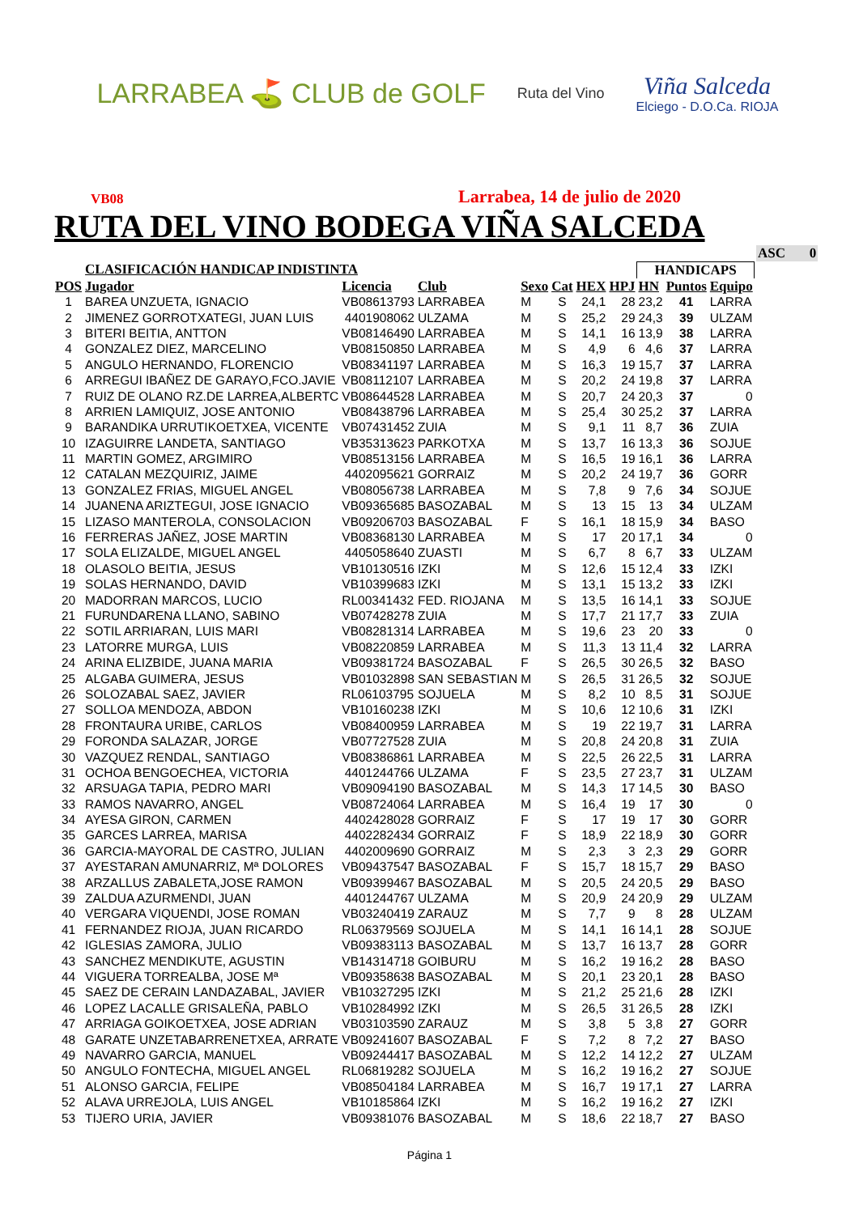LARRABEA ⛳ CLUB de GOLF
Ruta del Vino
Viña Salceda
Elciego - D.O.Ca. RIOJA
VB08 Larrabea, 14 de julio de 2020
RUTA DEL VINO BODEGA VIÑA SALCEDA
| | | | | | | | | | | | | ASC 0 |
| | CLASIFICACIÓN HANDICAP INDISTINTA | | | | | | | HANDICAPS | | | | |
| POS | Jugador | Licencia | Club | Sexo | Cat | HEX | HPJ | HN | Puntos | Equipo | | |
| 1 | BAREA UNZUETA, IGNACIO | VB08613793 | LARRABEA | M | S | 24,1 | 28 | 23,2 | 41 | LARRA | | |
| 2 | JIMENEZ GORROTXATEGI, JUAN LUIS | 4401908062 | ULZAMA | M | S | 25,2 | 29 | 24,3 | 39 | ULZAM | | |
| 3 | BITERI BEITIA, ANTTON | VB08146490 | LARRABEA | M | S | 14,1 | 16 | 13,9 | 38 | LARRA | | |
| 4 | GONZALEZ DIEZ, MARCELINO | VB08150850 | LARRABEA | M | S | 4,9 | 6 | 4,6 | 37 | LARRA | | |
| 5 | ANGULO HERNANDO, FLORENCIO | VB08341197 | LARRABEA | M | S | 16,3 | 19 | 15,7 | 37 | LARRA | | |
| 6 | ARREGUI IBAÑEZ DE GARAYO,FCO.JAVIE | VB08112107 | LARRABEA | M | S | 20,2 | 24 | 19,8 | 37 | LARRA | | |
| 7 | RUIZ DE OLANO RZ.DE LARREA,ALBERTC | VB08644528 | LARRABEA | M | S | 20,7 | 24 | 20,3 | 37 | 0 | | |
| 8 | ARRIEN LAMIQUIZ, JOSE ANTONIO | VB08438796 | LARRABEA | M | S | 25,4 | 30 | 25,2 | 37 | LARRA | | |
| 9 | BARANDIKA URRUTIKOETXEA, VICENTE | VB07431452 | ZUIA | M | S | 9,1 | 11 | 8,7 | 36 | ZUIA | | |
| 10 | IZAGUIRRE LANDETA, SANTIAGO | VB35313623 | PARKOTXA | M | S | 13,7 | 16 | 13,3 | 36 | SOJUE | | |
| 11 | MARTIN GOMEZ, ARGIMIRO | VB08513156 | LARRABEA | M | S | 16,5 | 19 | 16,1 | 36 | LARRA | | |
| 12 | CATALAN MEZQUIRIZ, JAIME | 4402095621 | GORRAIZ | M | S | 20,2 | 24 | 19,7 | 36 | GORR | | |
| 13 | GONZALEZ FRIAS, MIGUEL ANGEL | VB08056738 | LARRABEA | M | S | 7,8 | 9 | 7,6 | 34 | SOJUE | | |
| 14 | JUANENA ARIZTEGUI, JOSE IGNACIO | VB09365685 | BASOZABAL | M | S | 13 | 15 | 13 | 34 | ULZAM | | |
| 15 | LIZASO MANTEROLA, CONSOLACION | VB09206703 | BASOZABAL | F | S | 16,1 | 18 | 15,9 | 34 | BASO | | |
| 16 | FERRERAS JAÑEZ, JOSE MARTIN | VB08368130 | LARRABEA | M | S | 17 | 20 | 17,1 | 34 | 0 | | |
| 17 | SOLA ELIZALDE, MIGUEL ANGEL | 4405058640 | ZUASTI | M | S | 6,7 | 8 | 6,7 | 33 | ULZAM | | |
| 18 | OLASOLO BEITIA, JESUS | VB10130516 | IZKI | M | S | 12,6 | 15 | 12,4 | 33 | IZKI | | |
| 19 | SOLAS HERNANDO, DAVID | VB10399683 | IZKI | M | S | 13,1 | 15 | 13,2 | 33 | IZKI | | |
| 20 | MADORRAN MARCOS, LUCIO | RL00341432 | FED. RIOJANA | M | S | 13,5 | 16 | 14,1 | 33 | SOJUE | | |
| 21 | FURUNDARENA LLANO, SABINO | VB07428278 | ZUIA | M | S | 17,7 | 21 | 17,7 | 33 | ZUIA | | |
| 22 | SOTIL ARRIARAN, LUIS MARI | VB08281314 | LARRABEA | M | S | 19,6 | 23 | 20 | 33 | 0 | | |
| 23 | LATORRE MURGA, LUIS | VB08220859 | LARRABEA | M | S | 11,3 | 13 | 11,4 | 32 | LARRA | | |
| 24 | ARINA ELIZBIDE, JUANA MARIA | VB09381724 | BASOZABAL | F | S | 26,5 | 30 | 26,5 | 32 | BASO | | |
| 25 | ALGABA GUIMERA, JESUS | VB01032898 | SAN SEBASTIAN | M | S | 26,5 | 31 | 26,5 | 32 | SOJUE | | |
| 26 | SOLOZABAL SAEZ, JAVIER | RL06103795 | SOJUELA | M | S | 8,2 | 10 | 8,5 | 31 | SOJUE | | |
| 27 | SOLLOA MENDOZA, ABDON | VB10160238 | IZKI | M | S | 10,6 | 12 | 10,6 | 31 | IZKI | | |
| 28 | FRONTAURA URIBE, CARLOS | VB08400959 | LARRABEA | M | S | 19 | 22 | 19,7 | 31 | LARRA | | |
| 29 | FORONDA SALAZAR, JORGE | VB07727528 | ZUIA | M | S | 20,8 | 24 | 20,8 | 31 | ZUIA | | |
| 30 | VAZQUEZ RENDAL, SANTIAGO | VB08386861 | LARRABEA | M | S | 22,5 | 26 | 22,5 | 31 | LARRA | | |
| 31 | OCHOA BENGOECHEA, VICTORIA | 4401244766 | ULZAMA | F | S | 23,5 | 27 | 23,7 | 31 | ULZAM | | |
| 32 | ARSUAGA TAPIA, PEDRO MARI | VB09094190 | BASOZABAL | M | S | 14,3 | 17 | 14,5 | 30 | BASO | | |
| 33 | RAMOS NAVARRO, ANGEL | VB08724064 | LARRABEA | M | S | 16,4 | 19 | 17 | 30 | 0 | | |
| 34 | AYESA GIRON, CARMEN | 4402428028 | GORRAIZ | F | S | 17 | 19 | 17 | 30 | GORR | | |
| 35 | GARCES LARREA, MARISA | 4402282434 | GORRAIZ | F | S | 18,9 | 22 | 18,9 | 30 | GORR | | |
| 36 | GARCIA-MAYORAL DE CASTRO, JULIAN | 4402009690 | GORRAIZ | M | S | 2,3 | 3 | 2,3 | 29 | GORR | | |
| 37 | AYESTARAN AMUNARRIZ, Mª DOLORES | VB09437547 | BASOZABAL | F | S | 15,7 | 18 | 15,7 | 29 | BASO | | |
| 38 | ARZALLUS ZABALETA,JOSE RAMON | VB09399467 | BASOZABAL | M | S | 20,5 | 24 | 20,5 | 29 | BASO | | |
| 39 | ZALDUA AZURMENDI, JUAN | 4401244767 | ULZAMA | M | S | 20,9 | 24 | 20,9 | 29 | ULZAM | | |
| 40 | VERGARA VIQUENDI, JOSE ROMAN | VB03240419 | ZARAUZ | M | S | 7,7 | 9 | 8 | 28 | ULZAM | | |
| 41 | FERNANDEZ RIOJA, JUAN RICARDO | RL06379569 | SOJUELA | M | S | 14,1 | 16 | 14,1 | 28 | SOJUE | | |
| 42 | IGLESIAS ZAMORA, JULIO | VB09383113 | BASOZABAL | M | S | 13,7 | 16 | 13,7 | 28 | GORR | | |
| 43 | SANCHEZ MENDIKUTE, AGUSTIN | VB14314718 | GOIBURU | M | S | 16,2 | 19 | 16,2 | 28 | BASO | | |
| 44 | VIGUERA TORREALBA, JOSE Mª | VB09358638 | BASOZABAL | M | S | 20,1 | 23 | 20,1 | 28 | BASO | | |
| 45 | SAEZ DE CERAIN LANDAZABAL, JAVIER | VB10327295 | IZKI | M | S | 21,2 | 25 | 21,6 | 28 | IZKI | | |
| 46 | LOPEZ LACALLE GRISALEÑA, PABLO | VB10284992 | IZKI | M | S | 26,5 | 31 | 26,5 | 28 | IZKI | | |
| 47 | ARRIAGA GOIKOETXEA, JOSE ADRIAN | VB03103590 | ZARAUZ | M | S | 3,8 | 5 | 3,8 | 27 | GORR | | |
| 48 | GARATE UNZETABARRENETXEA, ARRATE | VB09241607 | BASOZABAL | F | S | 7,2 | 8 | 7,2 | 27 | BASO | | |
| 49 | NAVARRO GARCIA, MANUEL | VB09244417 | BASOZABAL | M | S | 12,2 | 14 | 12,2 | 27 | ULZAM | | |
| 50 | ANGULO FONTECHA, MIGUEL ANGEL | RL06819282 | SOJUELA | M | S | 16,2 | 19 | 16,2 | 27 | SOJUE | | |
| 51 | ALONSO GARCIA, FELIPE | VB08504184 | LARRABEA | M | S | 16,7 | 19 | 17,1 | 27 | LARRA | | |
| 52 | ALAVA URREJOLA, LUIS ANGEL | VB10185864 | IZKI | M | S | 16,2 | 19 | 16,2 | 27 | IZKI | | |
| 53 | TIJERO URIA, JAVIER | VB09381076 | BASOZABAL | M | S | 18,6 | 22 | 18,7 | 27 | BASO | | |
Página 1